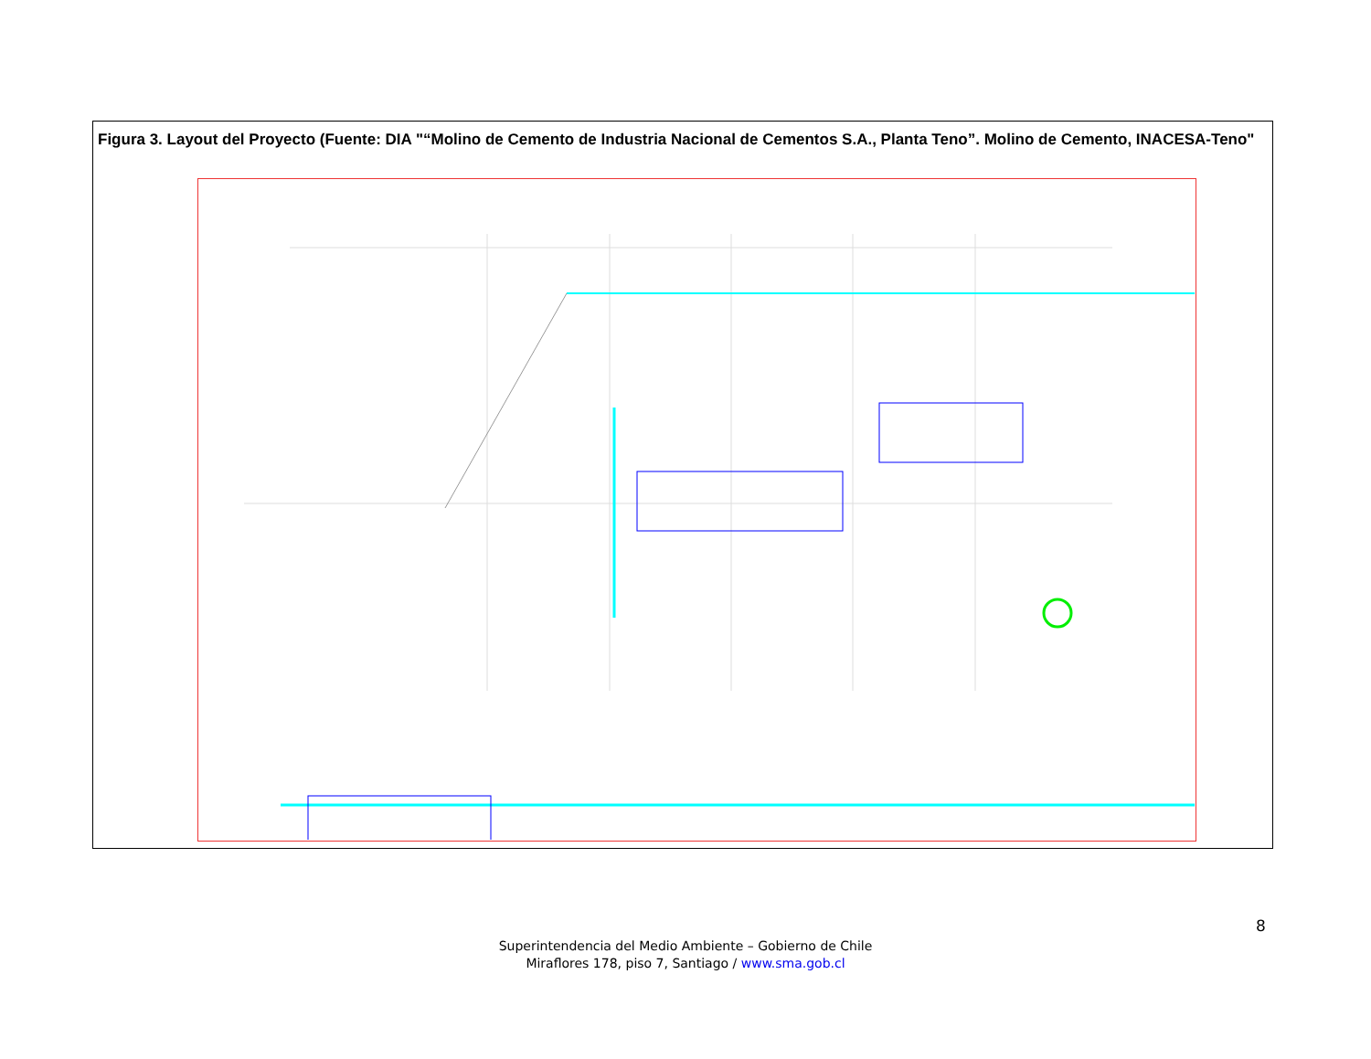Figura 3. Layout del Proyecto (Fuente: DIA "“Molino de Cemento de Industria Nacional de Cementos S.A., Planta Teno”. Molino de Cemento, INACESA-Teno"
8
Superintendencia del Medio Ambiente – Gobierno de Chile
Miraflores 178, piso 7, Santiago / www.sma.gob.cl